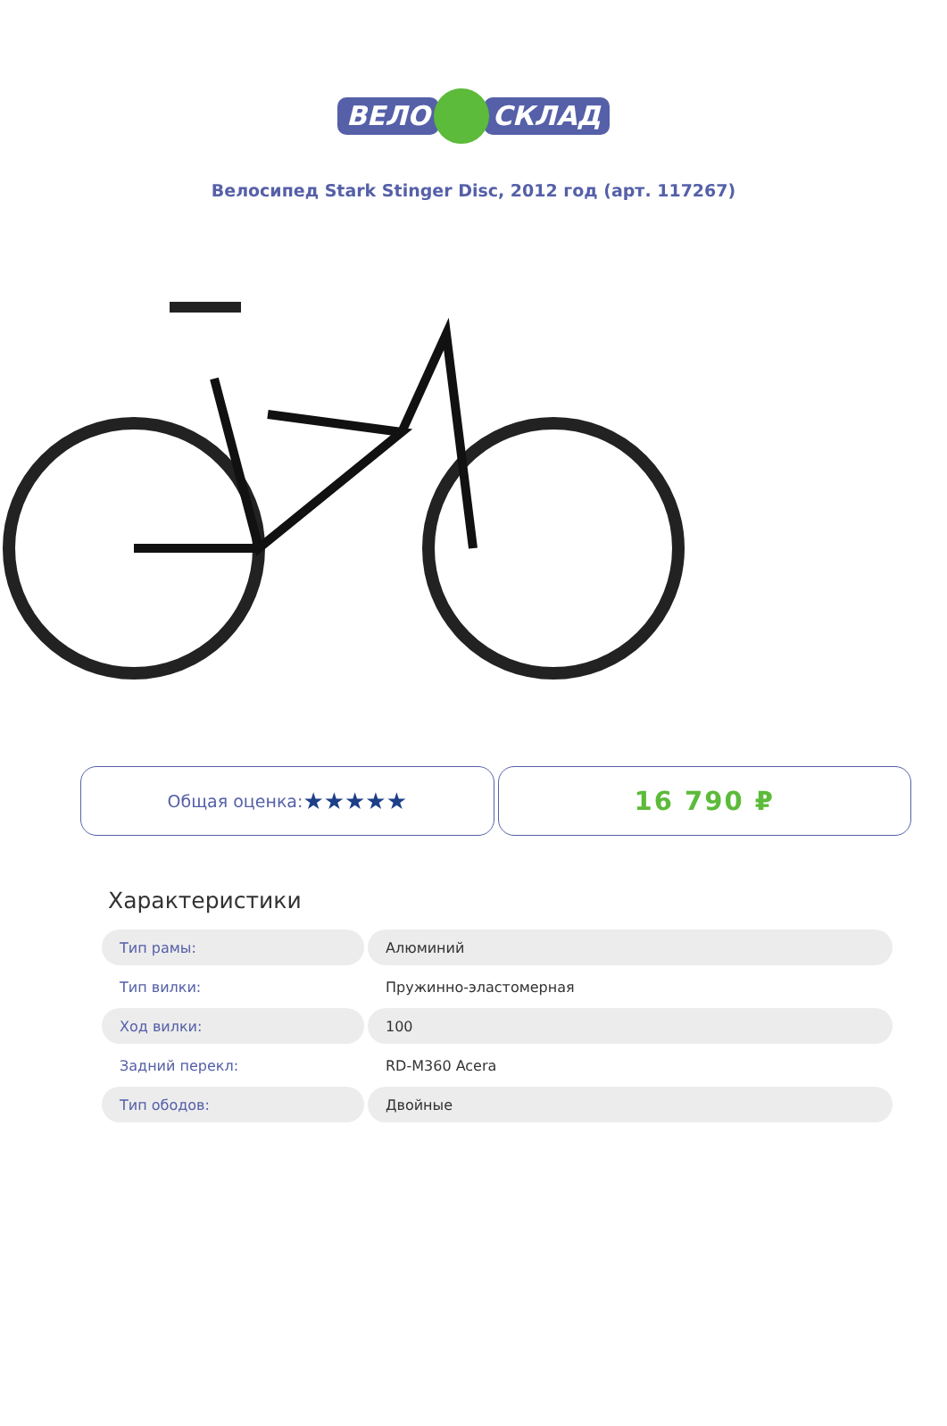ВЕЛО СКЛАД
Велосипед Stark Stinger Disc, 2012 год (арт. 117267)
Общая оценка: ★★★★★ 16 790 ₽
Характеристики
| Тип рамы: | Алюминий |
| Тип вилки: | Пружинно-эластомерная |
| Ход вилки: | 100 |
| Задний перекл: | RD-M360 Acera |
| Тип ободов: | Двойные |